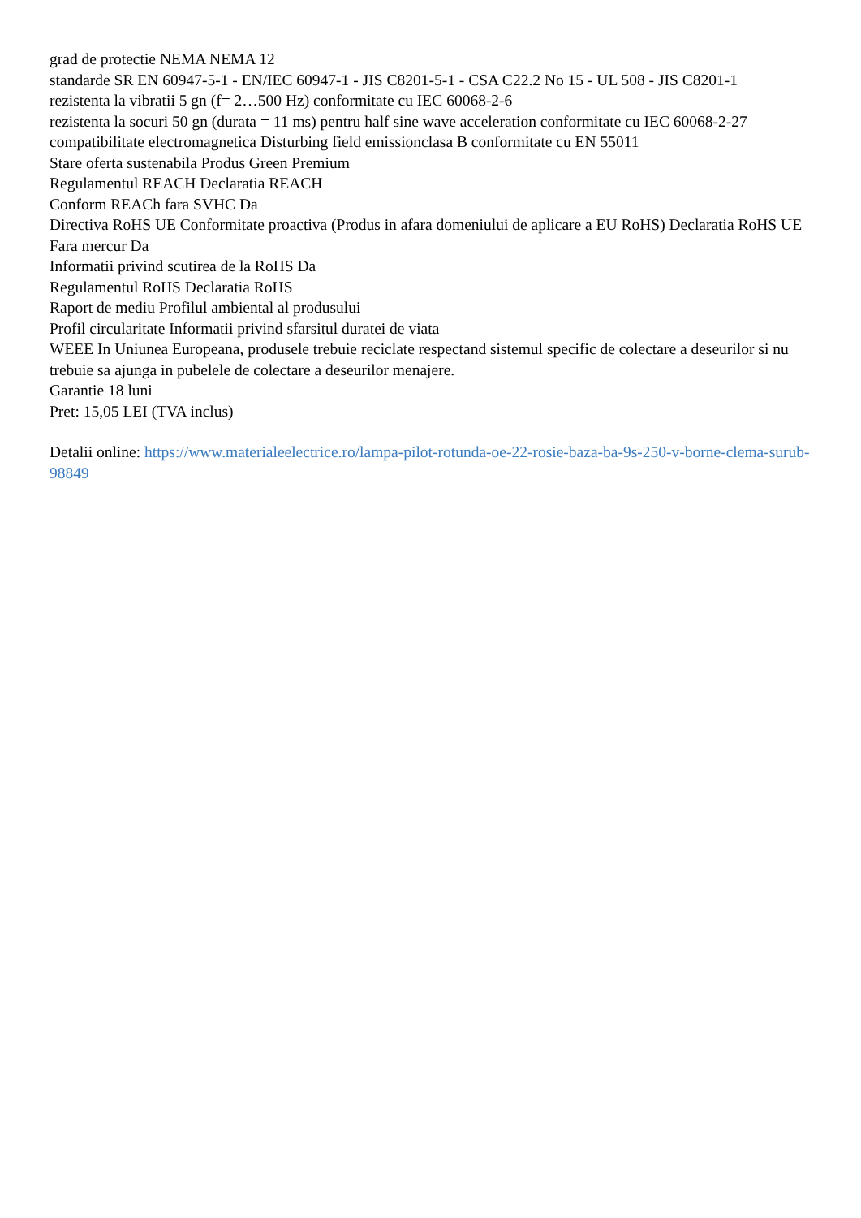grad de protectie NEMA NEMA 12
standarde SR EN 60947-5-1 - EN/IEC 60947-1 - JIS C8201-5-1 - CSA C22.2 No 15 - UL 508 - JIS C8201-1
rezistenta la vibratii 5 gn (f= 2…500 Hz) conformitate cu IEC 60068-2-6
rezistenta la socuri 50 gn (durata = 11 ms) pentru half sine wave acceleration conformitate cu IEC 60068-2-27
compatibilitate electromagnetica Disturbing field emissionclasa B conformitate cu EN 55011
Stare oferta sustenabila Produs Green Premium
Regulamentul REACH Declaratia REACH
Conform REACh fara SVHC Da
Directiva RoHS UE Conformitate proactiva (Produs in afara domeniului de aplicare a EU RoHS) Declaratia RoHS UE
Fara mercur Da
Informatii privind scutirea de la RoHS Da
Regulamentul RoHS Declaratia RoHS
Raport de mediu Profilul ambiental al produsului
Profil circularitate Informatii privind sfarsitul duratei de viata
WEEE In Uniunea Europeana, produsele trebuie reciclate respectand sistemul specific de colectare a deseurilor si nu trebuie sa ajunga in pubelele de colectare a deseurilor menajere.
Garantie 18 luni
Pret: 15,05 LEI (TVA inclus)
Detalii online: https://www.materialeelectrice.ro/lampa-pilot-rotunda-oe-22-rosie-baza-ba-9s-250-v-borne-clema-surub-98849